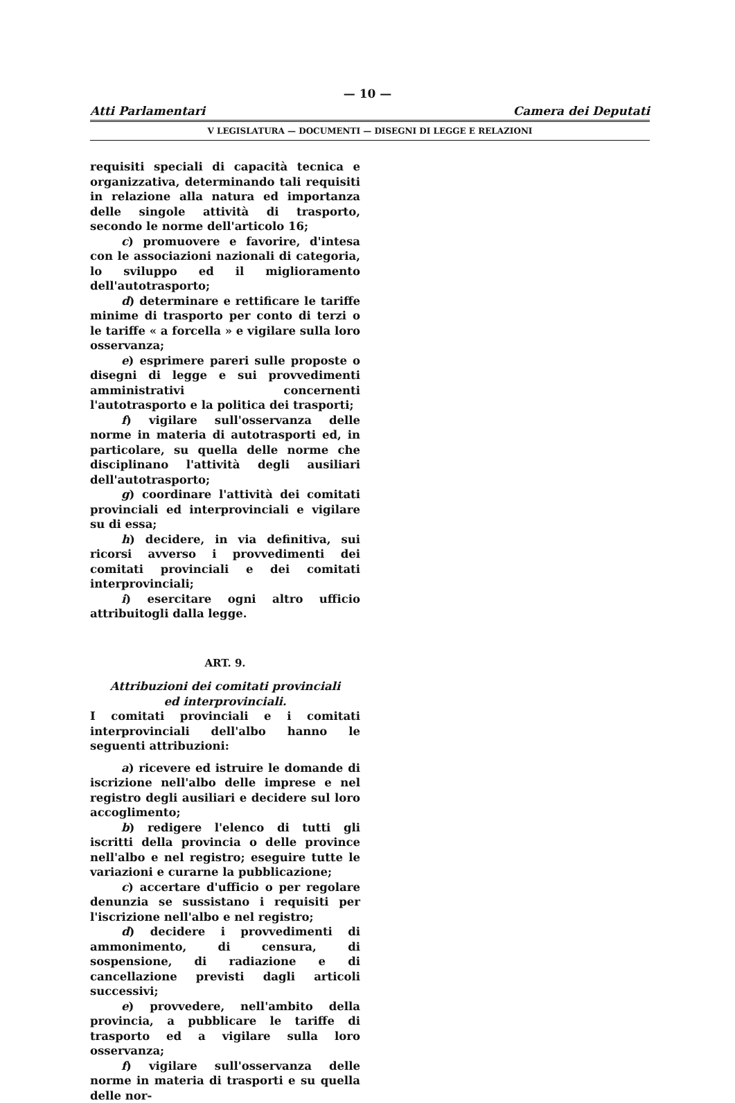— 10 —
Atti Parlamentari Camera dei Deputati
V LEGISLATURA — DOCUMENTI — DISEGNI DI LEGGE E RELAZIONI
requisiti speciali di capacità tecnica e organizzativa, determinando tali requisiti in relazione alla natura ed importanza delle singole attività di trasporto, secondo le norme dell'articolo 16;
c) promuovere e favorire, d'intesa con le associazioni nazionali di categoria, lo sviluppo ed il miglioramento dell'autotrasporto;
d) determinare e rettificare le tariffe minime di trasporto per conto di terzi o le tariffe « a forcella » e vigilare sulla loro osservanza;
e) esprimere pareri sulle proposte o disegni di legge e sui provvedimenti amministrativi concernenti l'autotrasporto e la politica dei trasporti;
f) vigilare sull'osservanza delle norme in materia di autotrasporti ed, in particolare, su quella delle norme che disciplinano l'attività degli ausiliari dell'autotrasporto;
g) coordinare l'attività dei comitati provinciali ed interprovinciali e vigilare su di essa;
h) decidere, in via definitiva, sui ricorsi avverso i provvedimenti dei comitati provinciali e dei comitati interprovinciali;
i) esercitare ogni altro ufficio attribuitogli dalla legge.
ART. 9.
Attribuzioni dei comitati provinciali
ed interprovinciali.
I comitati provinciali e i comitati interprovinciali dell'albo hanno le seguenti attribuzioni:
a) ricevere ed istruire le domande di iscrizione nell'albo delle imprese e nel registro degli ausiliari e decidere sul loro accoglimento;
b) redigere l'elenco di tutti gli iscritti della provincia o delle province nell'albo e nel registro; eseguire tutte le variazioni e curarne la pubblicazione;
c) accertare d'ufficio o per regolare denunzia se sussistano i requisiti per l'iscrizione nell'albo e nel registro;
d) decidere i provvedimenti di ammonimento, di censura, di sospensione, di radiazione e di cancellazione previsti dagli articoli successivi;
e) provvedere, nell'ambito della provincia, a pubblicare le tariffe di trasporto ed a vigilare sulla loro osservanza;
f) vigilare sull'osservanza delle norme in materia di trasporti e su quella delle nor-